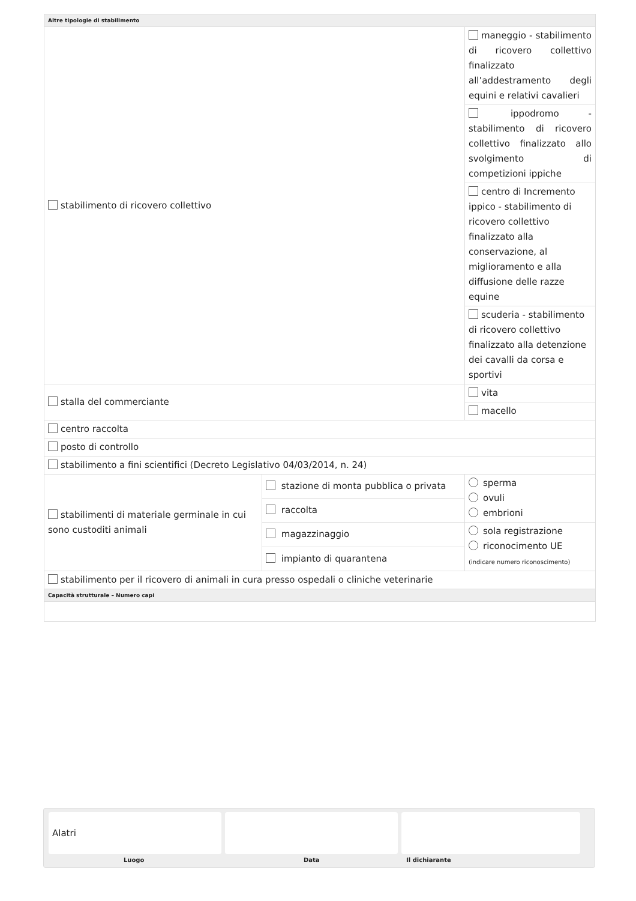| Altre tipologie di stabilimento | | |
| stabilimento di ricovero collettivo | | maneggio - stabilimento di ricovero collettivo finalizzato all’addestramento degli equini e relativi cavalieri |
| | | ippodromo - stabilimento di ricovero collettivo finalizzato allo svolgimento di competizioni ippiche |
| | | centro di Incremento ippico - stabilimento di ricovero collettivo finalizzato alla conservazione, al miglioramento e alla diffusione delle razze equine |
| | | scuderia - stabilimento di ricovero collettivo finalizzato alla detenzione dei cavalli da corsa e sportivi |
| stalla del commerciante | | vita |
| | | macello |
| centro raccolta | | |
| posto di controllo | | |
| stabilimento a fini scientifici (Decreto Legislativo 04/03/2014, n. 24) | | |
| stabilimenti di materiale germinale in cui sono custoditi animali | stazione di monta pubblica o privata | sperma ovuli embrioni |
| | raccolta | |
| | magazzinaggio | sola registrazione riconocimento UE (indicare numero riconoscimento) |
| | impianto di quarantena | |
| stabilimento per il ricovero di animali in cura presso ospedali o cliniche veterinarie | | |
| Capacità strutturale – Numero capi | | |
Alatri
Luogo Data Il dichiarante